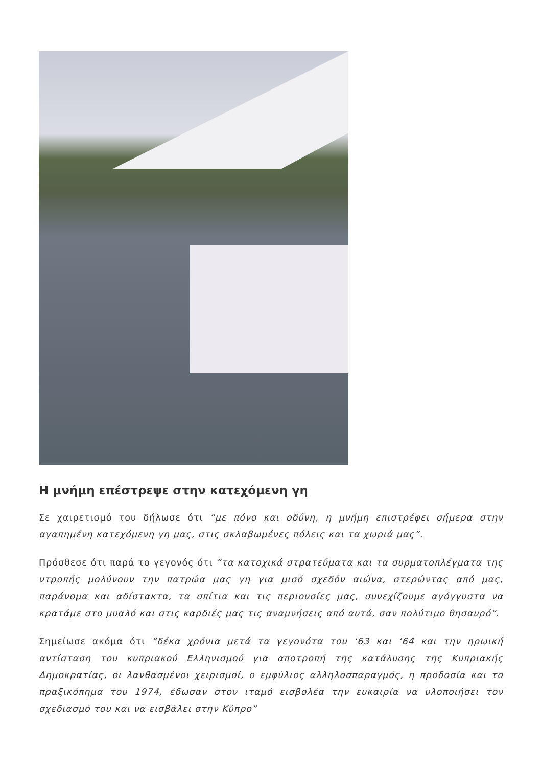Η μνήμη επέστρεψε στην κατεχόμενη γη
Σε χαιρετισμό του δήλωσε ότι “με πόνο και οδύνη, η μνήμη επιστρέφει σήμερα στην αγαπημένη κατεχόμενη γη μας, στις σκλαβωμένες πόλεις και τα χωριά μας”.
Πρόσθεσε ότι παρά το γεγονός ότι “τα κατοχικά στρατεύματα και τα συρματοπλέγματα της ντροπής μολύνουν την πατρώα μας γη για μισό σχεδόν αιώνα, στερώντας από μας, παράνομα και αδίστακτα, τα σπίτια και τις περιουσίες μας, συνεχίζουμε αγόγγυστα να κρατάμε στο μυαλό και στις καρδιές μας τις αναμνήσεις από αυτά, σαν πολύτιμο θησαυρό”.
Σημείωσε ακόμα ότι “δέκα χρόνια μετά τα γεγονότα του ‘63 και ‘64 και την ηρωική αντίσταση του κυπριακού Ελληνισμού για αποτροπή της κατάλυσης της Κυπριακής Δημοκρατίας, οι λανθασμένοι χειρισμοί, ο εμφύλιος αλληλοσπαραγμός, η προδοσία και το πραξικόπημα του 1974, έδωσαν στον ιταμό εισβολέα την ευκαιρία να υλοποιήσει τον σχεδιασμό του και να εισβάλει στην Κύπρο”